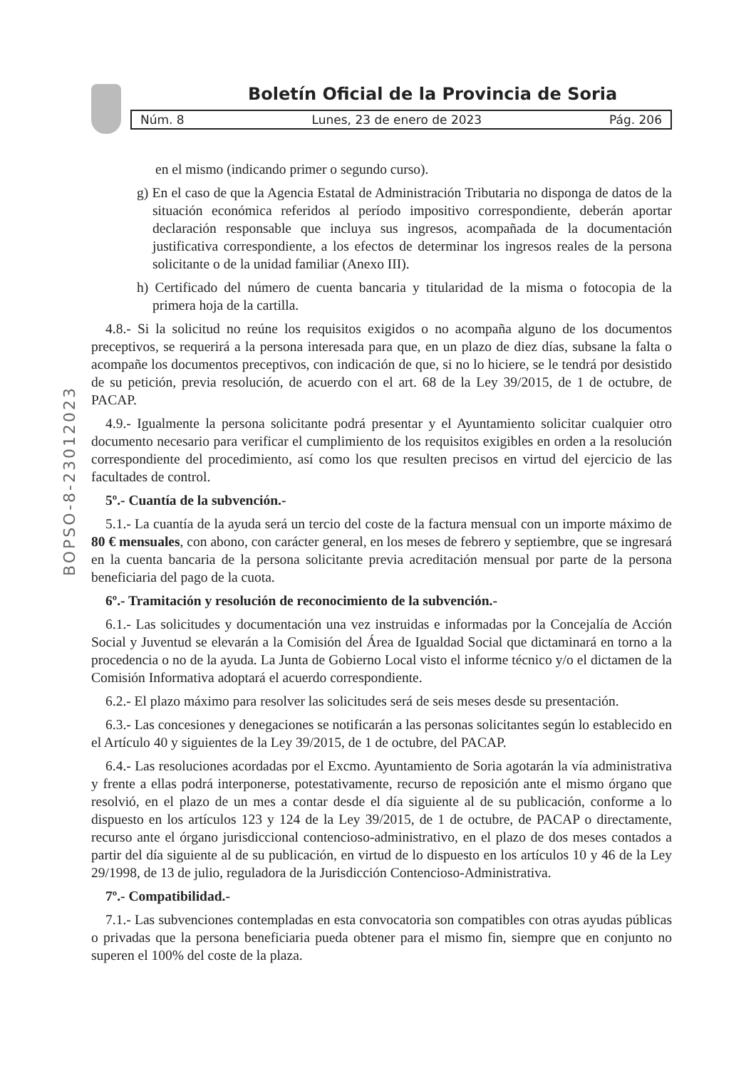Boletín Oficial de la Provincia de Soria
Núm. 8 Lunes, 23 de enero de 2023 Pág. 206
BOPSO-8-23012023
en el mismo (indicando primer o segundo curso).
g) En el caso de que la Agencia Estatal de Administración Tributaria no disponga de datos de la situación económica referidos al período impositivo correspondiente, deberán aportar declaración responsable que incluya sus ingresos, acompañada de la documentación justificativa correspondiente, a los efectos de determinar los ingresos reales de la persona solicitante o de la unidad familiar (Anexo III).
h) Certificado del número de cuenta bancaria y titularidad de la misma o fotocopia de la primera hoja de la cartilla.
4.8.- Si la solicitud no reúne los requisitos exigidos o no acompaña alguno de los documentos preceptivos, se requerirá a la persona interesada para que, en un plazo de diez días, subsane la falta o acompañe los documentos preceptivos, con indicación de que, si no lo hiciere, se le tendrá por desistido de su petición, previa resolución, de acuerdo con el art. 68 de la Ley 39/2015, de 1 de octubre, de PACAP.
4.9.- Igualmente la persona solicitante podrá presentar y el Ayuntamiento solicitar cualquier otro documento necesario para verificar el cumplimiento de los requisitos exigibles en orden a la resolución correspondiente del procedimiento, así como los que resulten precisos en virtud del ejercicio de las facultades de control.
5º.- Cuantía de la subvención.-
5.1.- La cuantía de la ayuda será un tercio del coste de la factura mensual con un importe máximo de 80 € mensuales, con abono, con carácter general, en los meses de febrero y septiembre, que se ingresará en la cuenta bancaria de la persona solicitante previa acreditación mensual por parte de la persona beneficiaria del pago de la cuota.
6º.- Tramitación y resolución de reconocimiento de la subvención.-
6.1.- Las solicitudes y documentación una vez instruidas e informadas por la Concejalía de Acción Social y Juventud se elevarán a la Comisión del Área de Igualdad Social que dictaminará en torno a la procedencia o no de la ayuda. La Junta de Gobierno Local visto el informe técnico y/o el dictamen de la Comisión Informativa adoptará el acuerdo correspondiente.
6.2.- El plazo máximo para resolver las solicitudes será de seis meses desde su presentación.
6.3.- Las concesiones y denegaciones se notificarán a las personas solicitantes según lo establecido en el Artículo 40 y siguientes de la Ley 39/2015, de 1 de octubre, del PACAP.
6.4.- Las resoluciones acordadas por el Excmo. Ayuntamiento de Soria agotarán la vía administrativa y frente a ellas podrá interponerse, potestativamente, recurso de reposición ante el mismo órgano que resolvió, en el plazo de un mes a contar desde el día siguiente al de su publicación, conforme a lo dispuesto en los artículos 123 y 124 de la Ley 39/2015, de 1 de octubre, de PACAP o directamente, recurso ante el órgano jurisdiccional contencioso-administrativo, en el plazo de dos meses contados a partir del día siguiente al de su publicación, en virtud de lo dispuesto en los artículos 10 y 46 de la Ley 29/1998, de 13 de julio, reguladora de la Jurisdicción Contencioso-Administrativa.
7º.- Compatibilidad.-
7.1.- Las subvenciones contempladas en esta convocatoria son compatibles con otras ayudas públicas o privadas que la persona beneficiaria pueda obtener para el mismo fin, siempre que en conjunto no superen el 100% del coste de la plaza.